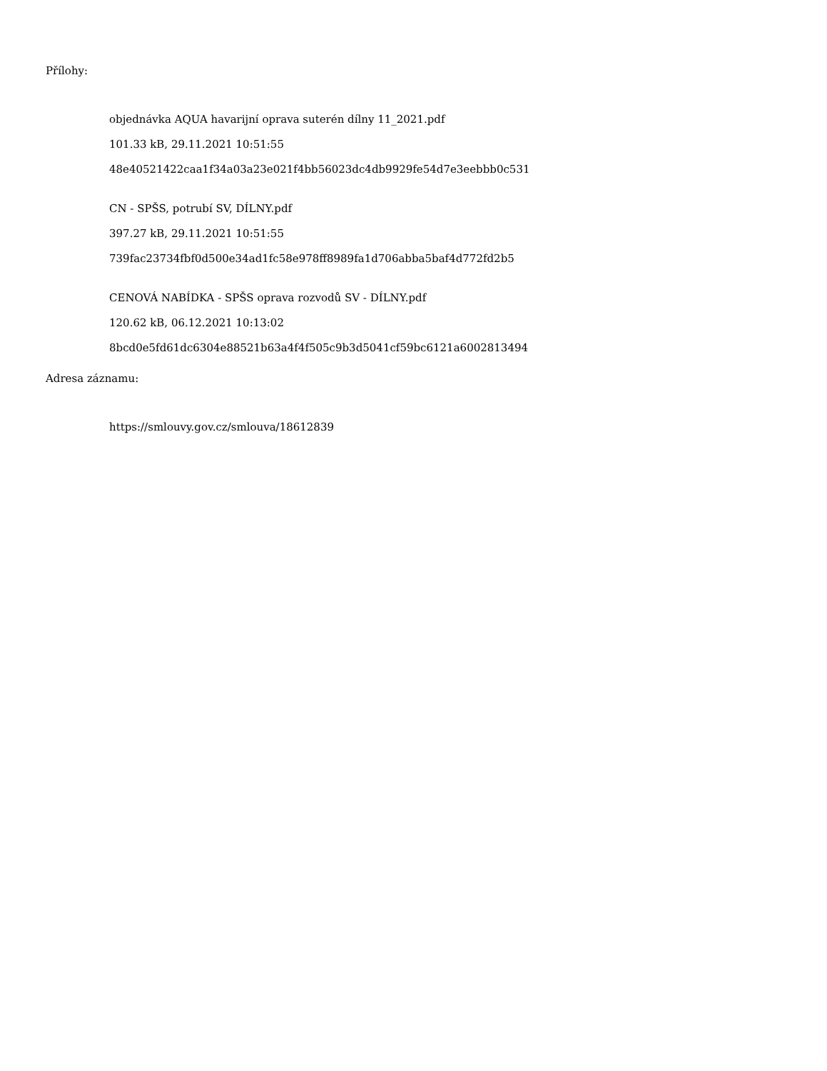Přílohy:
objednávka AQUA havarijní oprava suterén dílny 11_2021.pdf
101.33 kB, 29.11.2021 10:51:55
48e40521422caa1f34a03a23e021f4bb56023dc4db9929fe54d7e3eebbb0c531
CN - SPŠS, potrubí SV, DÍLNY.pdf
397.27 kB, 29.11.2021 10:51:55
739fac23734fbf0d500e34ad1fc58e978ff8989fa1d706abba5baf4d772fd2b5
CENOVÁ NABÍDKA - SPŠS oprava rozvodů SV - DÍLNY.pdf
120.62 kB, 06.12.2021 10:13:02
8bcd0e5fd61dc6304e88521b63a4f4f505c9b3d5041cf59bc6121a6002813494
Adresa záznamu:
https://smlouvy.gov.cz/smlouva/18612839